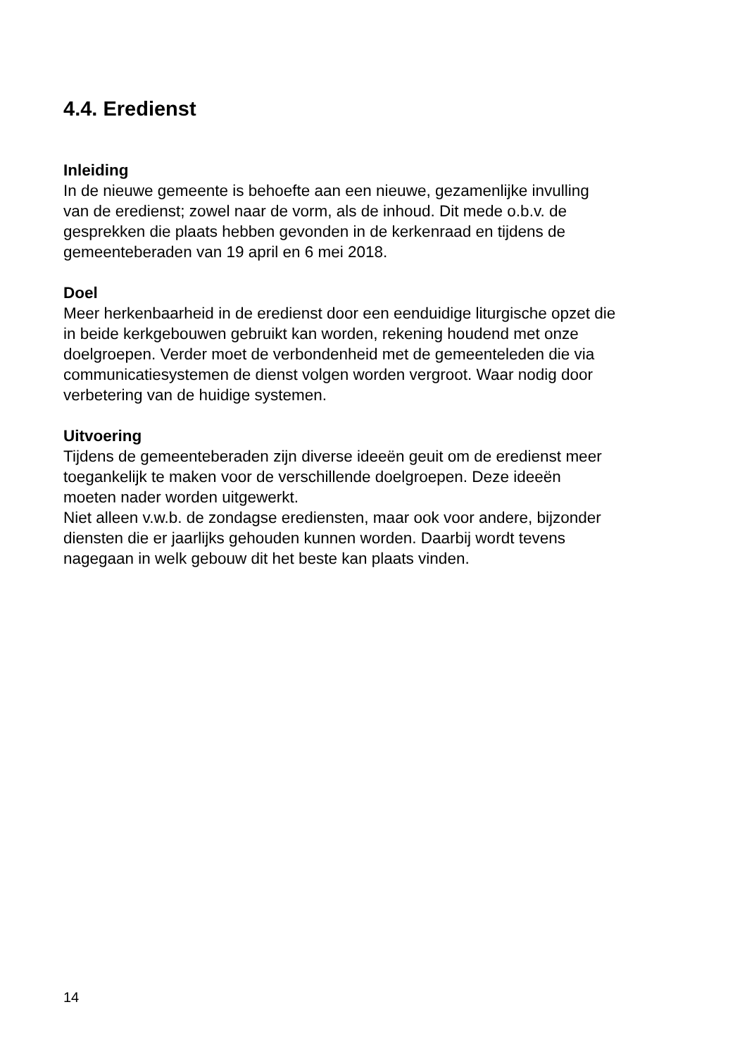4.4. Eredienst
Inleiding
In de nieuwe gemeente is behoefte aan een nieuwe, gezamenlijke invulling
van de eredienst; zowel naar de vorm, als de inhoud. Dit mede o.b.v. de
gesprekken die plaats hebben gevonden in de kerkenraad en tijdens de
gemeenteberaden van 19 april en 6 mei 2018.
Doel
Meer herkenbaarheid in de eredienst door een eenduidige liturgische opzet die
in beide kerkgebouwen gebruikt kan worden, rekening houdend met onze
doelgroepen. Verder moet de verbondenheid met de gemeenteleden die via
communicatiesystemen de dienst volgen worden vergroot. Waar nodig door
verbetering van de huidige systemen.
Uitvoering
Tijdens de gemeenteberaden zijn diverse ideeën geuit om de eredienst meer
toegankelijk te maken voor de verschillende doelgroepen. Deze ideeën
moeten nader worden uitgewerkt.
Niet alleen v.w.b. de zondagse erediensten, maar ook voor andere, bijzonder
diensten die er jaarlijks gehouden kunnen worden. Daarbij wordt tevens
nagegaan in welk gebouw dit het beste kan plaats vinden.
14